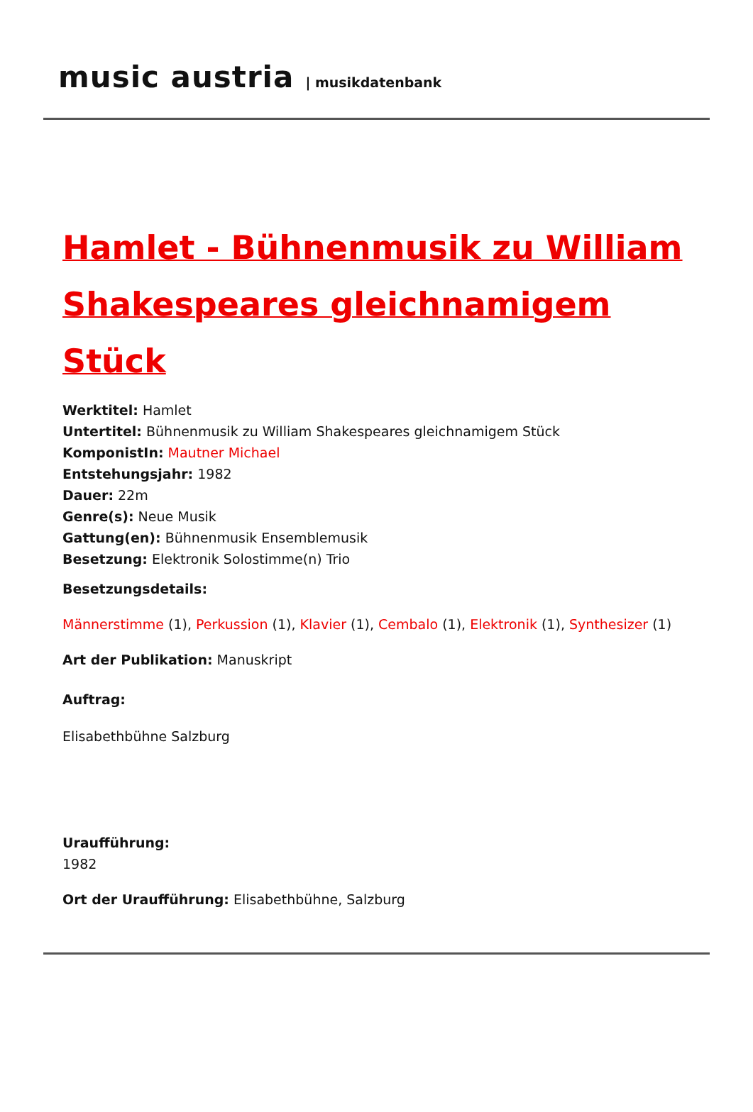music austria | musikdatenbank
Hamlet - Bühnenmusik zu William Shakespeares gleichnamigem Stück
Werktitel: Hamlet
Untertitel: Bühnenmusik zu William Shakespeares gleichnamigem Stück
KomponistIn: Mautner Michael
Entstehungsjahr: 1982
Dauer: 22m
Genre(s): Neue Musik
Gattung(en): Bühnenmusik Ensemblemusik
Besetzung: Elektronik Solostimme(n) Trio
Besetzungsdetails:
Männerstimme (1), Perkussion (1), Klavier (1), Cembalo (1), Elektronik (1), Synthesizer (1)
Art der Publikation: Manuskript
Auftrag:
Elisabethbühne Salzburg
Uraufführung:
1982
Ort der Uraufführung: Elisabethbühne, Salzburg